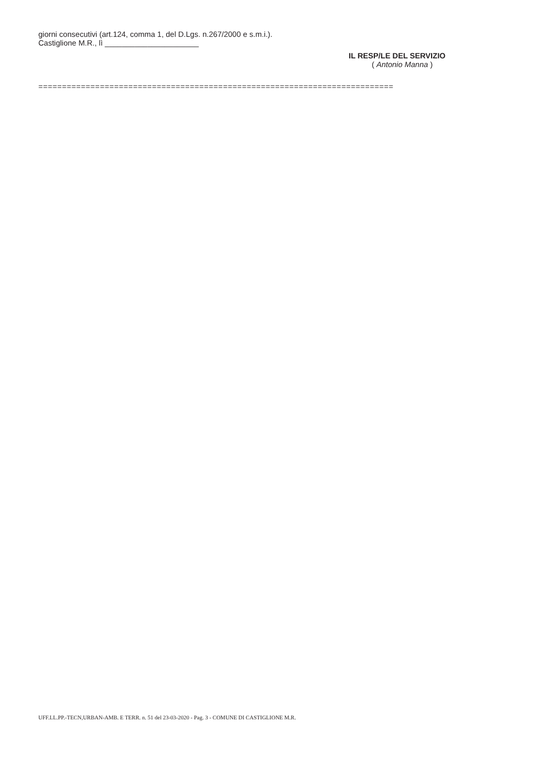giorni consecutivi (art.124, comma 1, del D.Lgs. n.267/2000 e s.m.i.).
Castiglione M.R., lì ______________________
IL RESP/LE DEL SERVIZIO
( Antonio Manna )
===========================================================================
UFF.LL.PP.-TECN,URBAN-AMB. E TERR. n. 51 del 23-03-2020 - Pag. 3 - COMUNE DI CASTIGLIONE M.R.